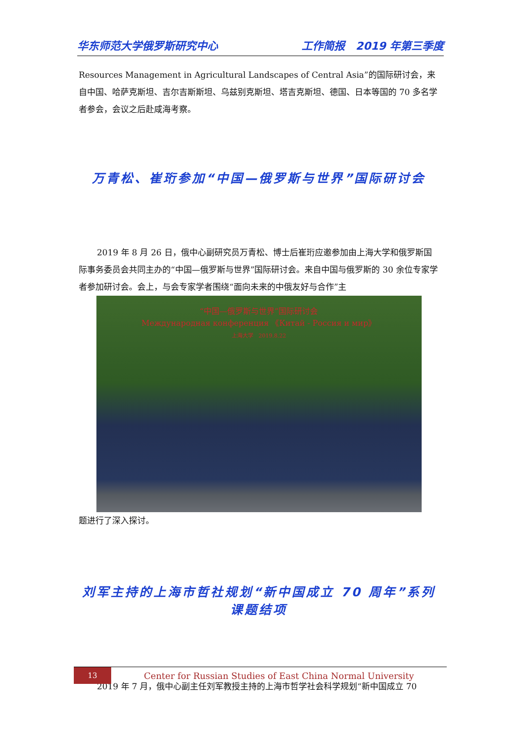华东师范大学俄罗斯研究中心 工作简报　2019 年第三季度
Resources Management in Agricultural Landscapes of Central Asia”的国际研讨会，来自中国、哈萨克斯坦、吉尔吉斯斯坦、乌兹别克斯坦、塔吉克斯坦、德国、日本等国的 70 多名学者参会，会议之后赴咸海考察。
万青松、崔珩参加“中国—俄罗斯与世界”国际研讨会
2019 年 8 月 26 日，俄中心副研究员万青松、博士后崔珩应邀参加由上海大学和俄罗斯国际事务委员会共同主办的“中国—俄罗斯与世界”国际研讨会。来自中国与俄罗斯的 30 余位专家学者参加研讨会。会上，与会专家学者围绕“面向未来的中俄友好与合作”主
“中国—俄罗斯与世界”国际研讨会
Международная конференция 《Китай - Россия и мир》
上海大学　2019.8.22
题进行了深入探讨。
刘军主持的上海市哲社规划“新中国成立 70 周年”系列课题结项
2019 年 7 月，俄中心副主任刘军教授主持的上海市哲学社会科学规划“新中国成立 70
13
Center for Russian Studies of East China Normal University